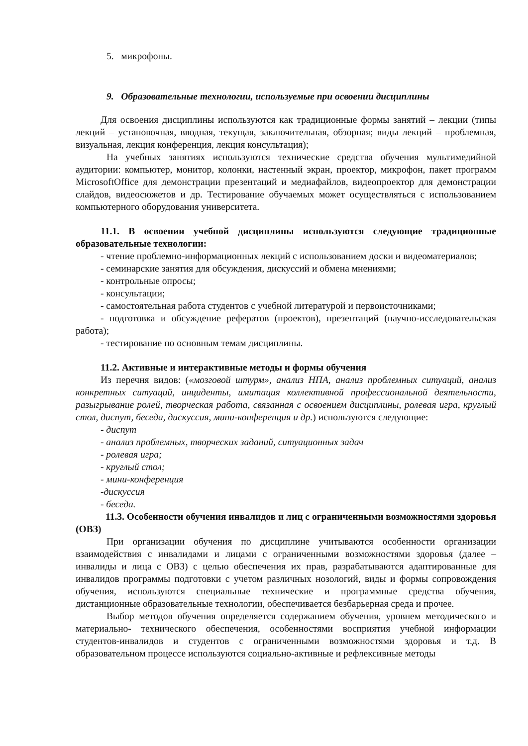5. микрофоны.
9. Образовательные технологии, используемые при освоении дисциплины
Для освоения дисциплины используются как традиционные формы занятий – лекции (типы лекций – установочная, вводная, текущая, заключительная, обзорная; виды лекций – проблемная, визуальная, лекция конференция, лекция консультация);
На учебных занятиях используются технические средства обучения мультимедийной аудитории: компьютер, монитор, колонки, настенный экран, проектор, микрофон, пакет программ MicrosoftOffice для демонстрации презентаций и медиафайлов, видеопроектор для демонстрации слайдов, видеосюжетов и др. Тестирование обучаемых может осуществляться с использованием компьютерного оборудования университета.
11.1. В освоении учебной дисциплины используются следующие традиционные образовательные технологии:
- чтение проблемно-информационных лекций с использованием доски и видеоматериалов;
- семинарские занятия для обсуждения, дискуссий и обмена мнениями;
- контрольные опросы;
- консультации;
- самостоятельная работа студентов с учебной литературой и первоисточниками;
- подготовка и обсуждение рефератов (проектов), презентаций (научно-исследовательская работа);
- тестирование по основным темам дисциплины.
11.2. Активные и интерактивные методы и формы обучения
Из перечня видов: («мозговой штурм», анализ НПА, анализ проблемных ситуаций, анализ конкретных ситуаций, инциденты, имитация коллективной профессиональной деятельности, разыгрывание ролей, творческая работа, связанная с освоением дисциплины, ролевая игра, круглый стол, диспут, беседа, дискуссия, мини-конференция и др.) используются следующие:
- диспут
- анализ проблемных, творческих заданий, ситуационных задач
- ролевая игра;
- круглый стол;
- мини-конференция
-дискуссия
- беседа.
11.3. Особенности обучения инвалидов и лиц с ограниченными возможностями здоровья (ОВЗ)
При организации обучения по дисциплине учитываются особенности организации взаимодействия с инвалидами и лицами с ограниченными возможностями здоровья (далее – инвалиды и лица с ОВЗ) с целью обеспечения их прав, разрабатываются адаптированные для инвалидов программы подготовки с учетом различных нозологий, виды и формы сопровождения обучения, используются специальные технические и программные средства обучения, дистанционные образовательные технологии, обеспечивается безбарьерная среда и прочее.
Выбор методов обучения определяется содержанием обучения, уровнем методического и материально- технического обеспечения, особенностями восприятия учебной информации студентов-инвалидов и студентов с ограниченными возможностями здоровья и т.д. В образовательном процессе используются социально-активные и рефлексивные методы